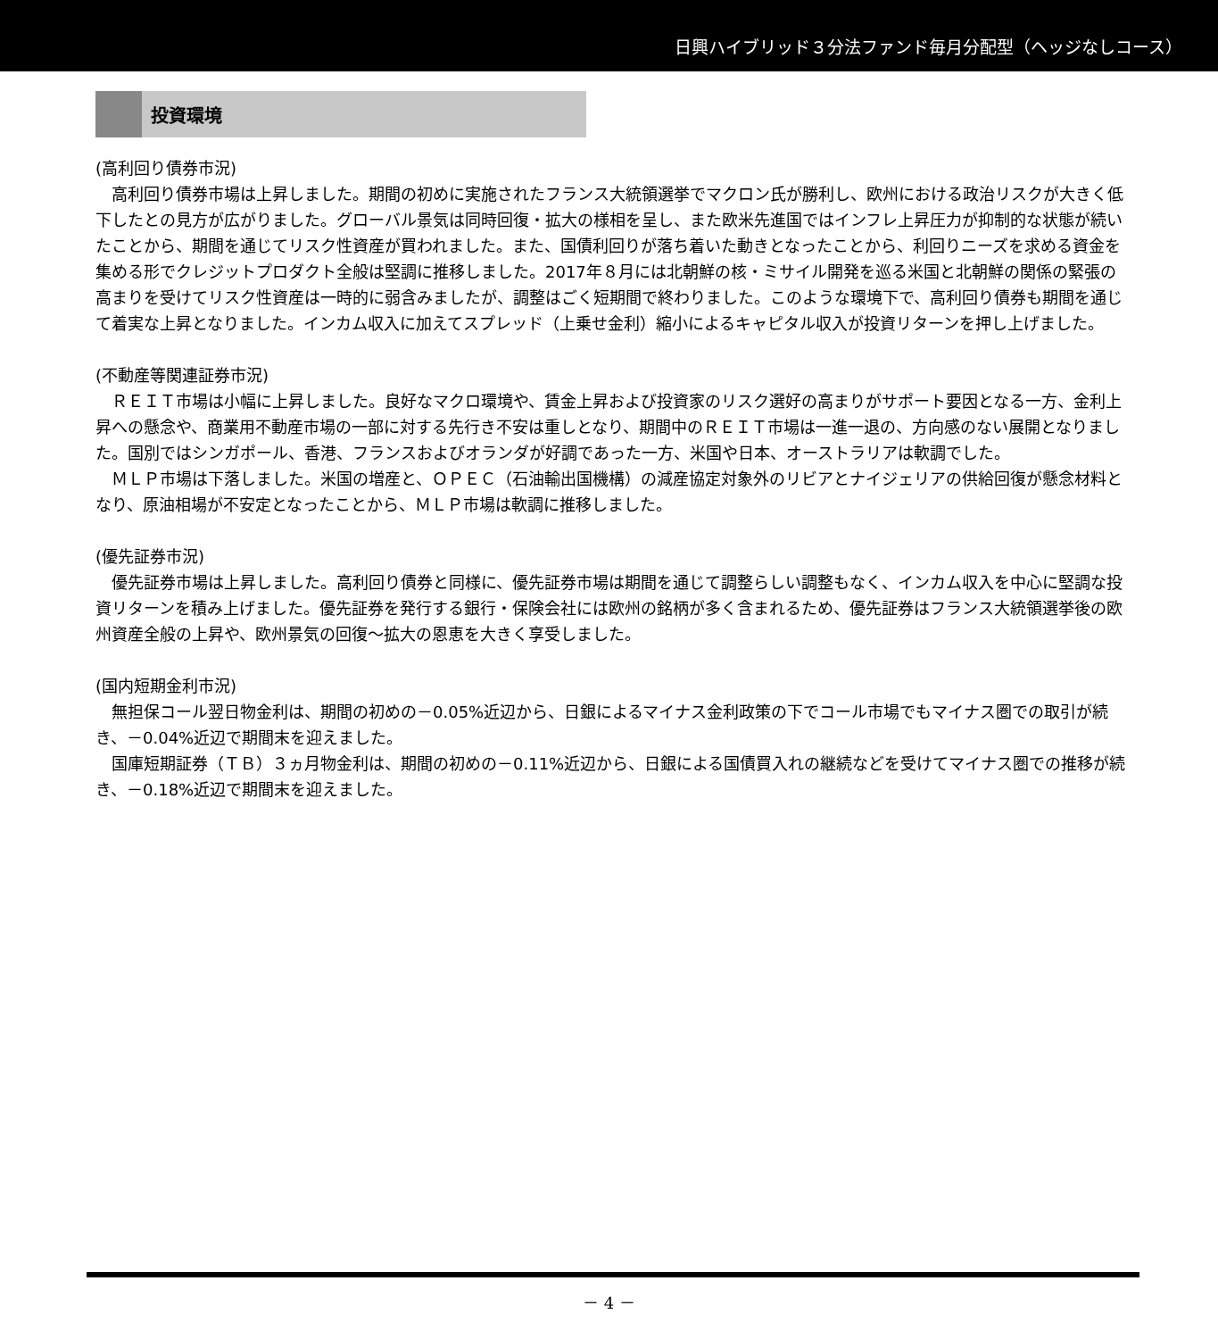日興ハイブリッド３分法ファンド毎月分配型（ヘッジなしコース）
投資環境
(高利回り債券市況)
高利回り債券市場は上昇しました。期間の初めに実施されたフランス大統領選挙でマクロン氏が勝利し、欧州における政治リスクが大きく低下したとの見方が広がりました。グローバル景気は同時回復・拡大の様相を呈し、また欧米先進国ではインフレ上昇圧力が抑制的な状態が続いたことから、期間を通じてリスク性資産が買われました。また、国債利回りが落ち着いた動きとなったことから、利回りニーズを求める資金を集める形でクレジットプロダクト全般は堅調に推移しました。2017年８月には北朝鮮の核・ミサイル開発を巡る米国と北朝鮮の関係の緊張の高まりを受けてリスク性資産は一時的に弱含みましたが、調整はごく短期間で終わりました。このような環境下で、高利回り債券も期間を通じて着実な上昇となりました。インカム収入に加えてスプレッド（上乗せ金利）縮小によるキャピタル収入が投資リターンを押し上げました。
(不動産等関連証券市況)
ＲＥＩＴ市場は小幅に上昇しました。良好なマクロ環境や、賃金上昇および投資家のリスク選好の高まりがサポート要因となる一方、金利上昇への懸念や、商業用不動産市場の一部に対する先行き不安は重しとなり、期間中のＲＥＩＴ市場は一進一退の、方向感のない展開となりました。国別ではシンガポール、香港、フランスおよびオランダが好調であった一方、米国や日本、オーストラリアは軟調でした。
ＭＬＰ市場は下落しました。米国の増産と、ＯＰＥＣ（石油輸出国機構）の減産協定対象外のリビアとナイジェリアの供給回復が懸念材料となり、原油相場が不安定となったことから、ＭＬＰ市場は軟調に推移しました。
(優先証券市況)
優先証券市場は上昇しました。高利回り債券と同様に、優先証券市場は期間を通じて調整らしい調整もなく、インカム収入を中心に堅調な投資リターンを積み上げました。優先証券を発行する銀行・保険会社には欧州の銘柄が多く含まれるため、優先証券はフランス大統領選挙後の欧州資産全般の上昇や、欧州景気の回復～拡大の恩恵を大きく享受しました。
(国内短期金利市況)
無担保コール翌日物金利は、期間の初めの－0.05%近辺から、日銀によるマイナス金利政策の下でコール市場でもマイナス圏での取引が続き、－0.04%近辺で期間末を迎えました。
国庫短期証券（ＴＢ）３ヵ月物金利は、期間の初めの－0.11%近辺から、日銀による国債買入れの継続などを受けてマイナス圏での推移が続き、－0.18%近辺で期間末を迎えました。
－ 4 －